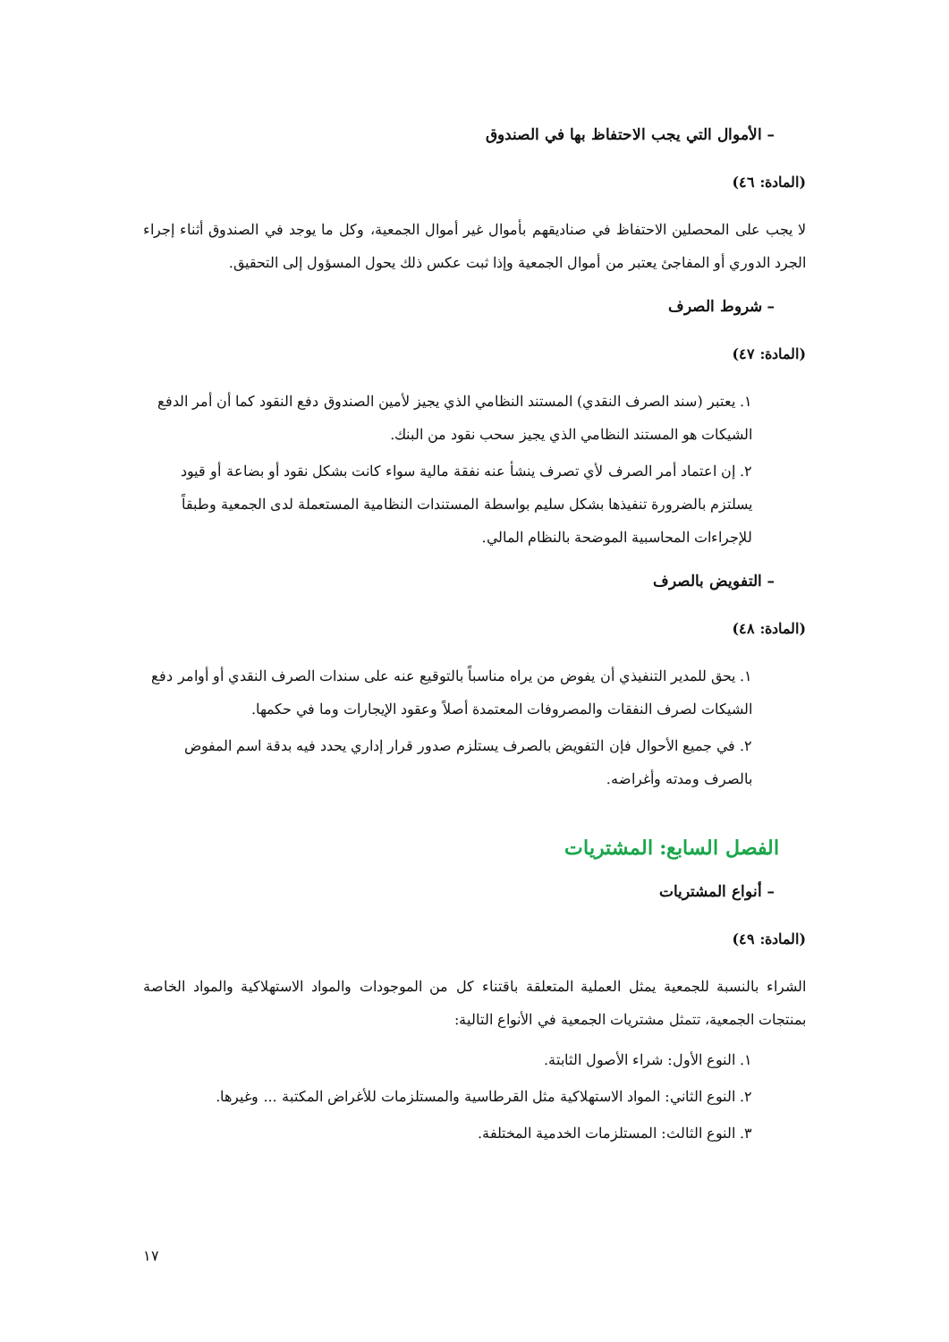– الأموال التي يجب الاحتفاظ بها في الصندوق
(المادة: ٤٦)
لا يجب على المحصلين الاحتفاظ في صناديقهم بأموال غير أموال الجمعية، وكل ما يوجد في الصندوق أثناء إجراء الجرد الدوري أو المفاجئ يعتبر من أموال الجمعية وإذا ثبت عكس ذلك يحول المسؤول إلى التحقيق.
– شروط الصرف
(المادة: ٤٧)
١. يعتبر (سند الصرف النقدي) المستند النظامي الذي يجيز لأمين الصندوق دفع النقود كما أن أمر الدفع الشيكات هو المستند النظامي الذي يجيز سحب نقود من البنك.
٢. إن اعتماد أمر الصرف لأي تصرف ينشأ عنه نفقة مالية سواء كانت بشكل نقود أو بضاعة أو قيود يسلتزم بالضرورة تنفيذها بشكل سليم بواسطة المستندات النظامية المستعملة لدى الجمعية وطبقاً للإجراءات المحاسبية الموضحة بالنظام المالي.
– التفويض بالصرف
(المادة: ٤٨)
١. يحق للمدير التنفيذي أن يفوض من يراه مناسباً بالتوقيع عنه على سندات الصرف النقدي أو أوامر دفع الشيكات لصرف النفقات والمصروفات المعتمدة أصلاً وعقود الإيجارات وما في حكمها.
٢. في جميع الأحوال فإن التفويض بالصرف يستلزم صدور قرار إداري يحدد فيه بدقة اسم المفوض بالصرف ومدته وأغراضه.
الفصل السابع: المشتريات
– أنواع المشتريات
(المادة: ٤٩)
الشراء بالنسبة للجمعية يمثل العملية المتعلقة باقتناء كل من الموجودات والمواد الاستهلاكية والمواد الخاصة بمنتجات الجمعية، تتمثل مشتريات الجمعية في الأنواع التالية:
١. النوع الأول: شراء الأصول الثابتة.
٢. النوع الثاني: المواد الاستهلاكية مثل القرطاسية والمستلزمات للأغراض المكتبة ... وغيرها.
٣. النوع الثالث: المستلزمات الخدمية المختلفة.
١٧